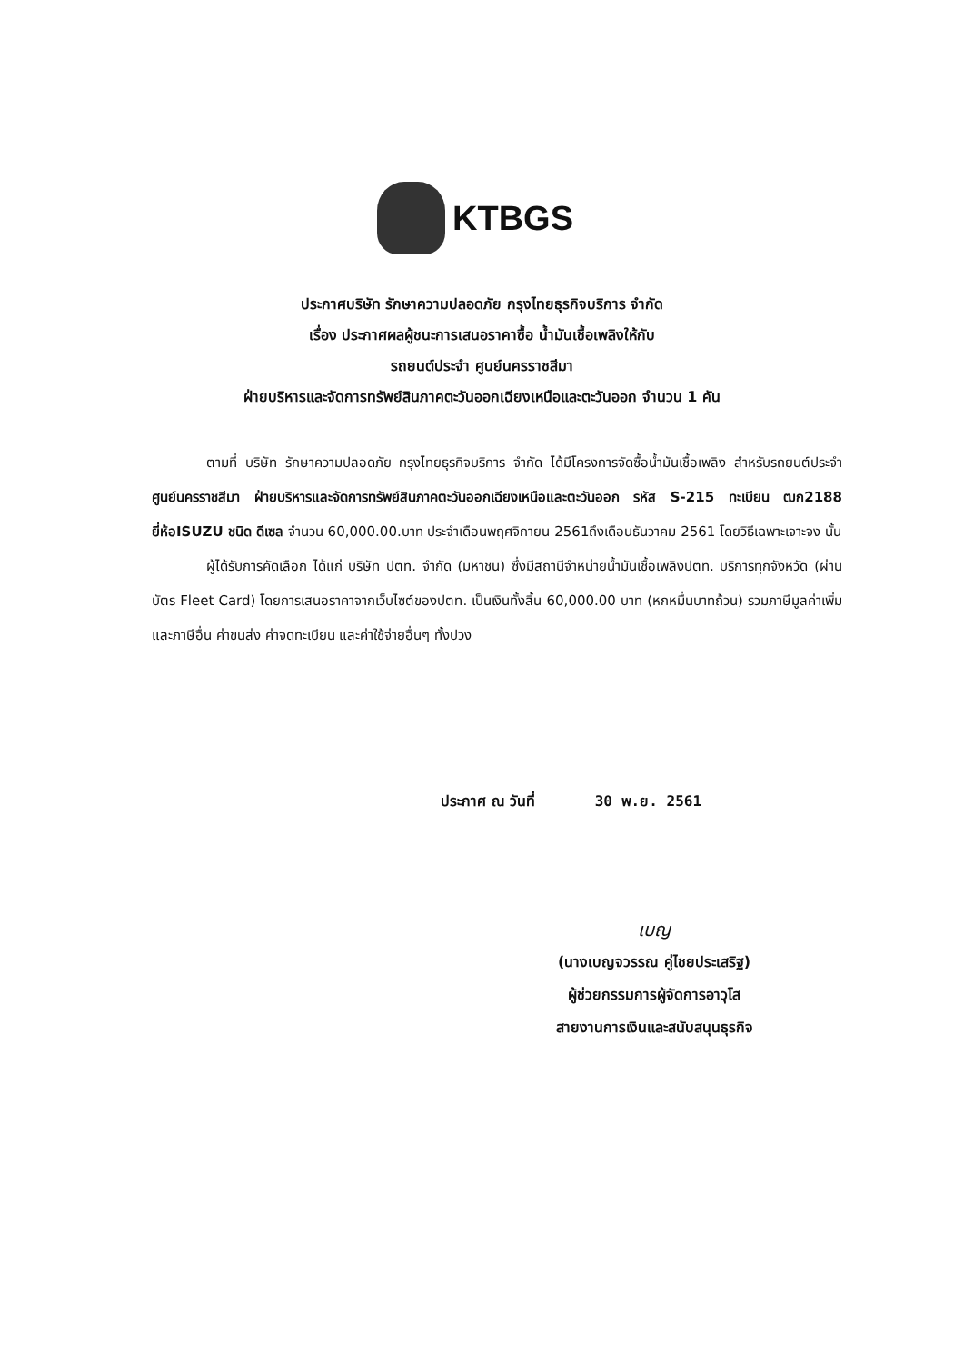KTBGS
ประกาศบริษัท รักษาความปลอดภัย กรุงไทยธุรกิจบริการ จำกัด
เรื่อง ประกาศผลผู้ชนะการเสนอราคาซื้อ น้ำมันเชื้อเพลิงให้กับ
รถยนต์ประจำ ศูนย์นครราชสีมา
ฝ่ายบริหารและจัดการทรัพย์สินภาคตะวันออกเฉียงเหนือและตะวันออก จำนวน 1 คัน
ตามที่ บริษัท รักษาความปลอดภัย กรุงไทยธุรกิจบริการ จำกัด ได้มีโครงการจัดซื้อน้ำมันเชื้อเพลิง สำหรับรถยนต์ประจำ ศูนย์นครราชสีมา ฝ่ายบริหารและจัดการทรัพย์สินภาคตะวันออกเฉียงเหนือและตะวันออก รหัส S-215 ทะเบียน ฒก2188 ยี่ห้อISUZU ชนิด ดีเซล จำนวน 60,000.00.บาท ประจำเดือนพฤศจิกายน 2561ถึงเดือนธันวาคม 2561 โดยวิธีเฉพาะเจาะจง นั้น
ผู้ได้รับการคัดเลือก ได้แก่ บริษัท ปตท. จำกัด (มหาชน) ซึ่งมีสถานีจำหน่ายน้ำมันเชื้อเพลิงปตท. บริการทุกจังหวัด (ผ่านบัตร Fleet Card) โดยการเสนอราคาจากเว็บไซต์ของปตท. เป็นเงินทั้งสิ้น 60,000.00 บาท (หกหมื่นบาทถ้วน) รวมภาษีมูลค่าเพิ่มและภาษีอื่น ค่าขนส่ง ค่าจดทะเบียน และค่าใช้จ่ายอื่นๆ ทั้งปวง
ประกาศ ณ วันที่ 30 พ.ย. 2561
เบญ
(นางเบญจวรรณ คู่ไชยประเสริฐ)
ผู้ช่วยกรรมการผู้จัดการอาวุโส
สายงานการเงินและสนับสนุนธุรกิจ